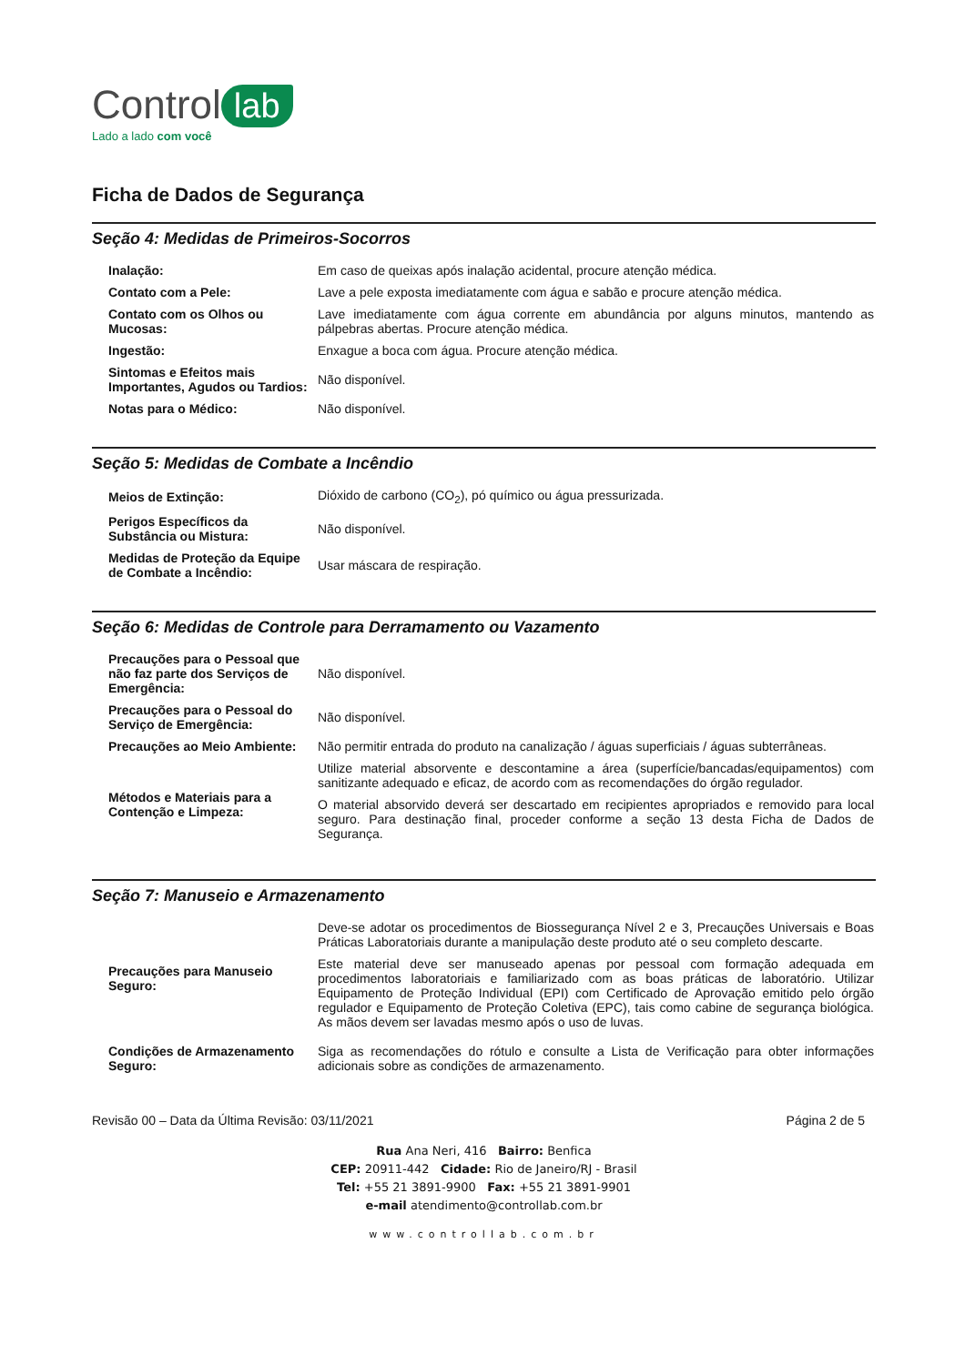Control lab
Lado a lado com você
Ficha de Dados de Segurança
Seção 4: Medidas de Primeiros-Socorros
| Inalação: | Em caso de queixas após inalação acidental, procure atenção médica. |
| Contato com a Pele: | Lave a pele exposta imediatamente com água e sabão e procure atenção médica. |
| Contato com os Olhos ou Mucosas: | Lave imediatamente com água corrente em abundância por alguns minutos, mantendo as pálpebras abertas. Procure atenção médica. |
| Ingestão: | Enxague a boca com água. Procure atenção médica. |
| Sintomas e Efeitos mais Importantes, Agudos ou Tardios: | Não disponível. |
| Notas para o Médico: | Não disponível. |
Seção 5: Medidas de Combate a Incêndio
| Meios de Extinção: | Dióxido de carbono (CO<sub>2</sub>), pó químico ou água pressurizada. |
| Perigos Específicos da Substância ou Mistura: | Não disponível. |
| Medidas de Proteção da Equipe de Combate a Incêndio: | Usar máscara de respiração. |
Seção 6: Medidas de Controle para Derramamento ou Vazamento
| Precauções para o Pessoal que não faz parte dos Serviços de Emergência: | Não disponível. |
| Precauções para o Pessoal do Serviço de Emergência: | Não disponível. |
| Precauções ao Meio Ambiente: | Não permitir entrada do produto na canalização / águas superficiais / águas subterrâneas. |
| Métodos e Materiais para a Contenção e Limpeza: | Utilize material absorvente e descontamine a área (superfície/bancadas/equipamentos) com sanitizante adequado e eficaz, de acordo com as recomendações do órgão regulador. O material absorvido deverá ser descartado em recipientes apropriados e removido para local seguro. Para destinação final, proceder conforme a seção 13 desta Ficha de Dados de Segurança. |
Seção 7: Manuseio e Armazenamento
| Precauções para Manuseio Seguro: | Deve-se adotar os procedimentos de Biossegurança Nível 2 e 3, Precauções Universais e Boas Práticas Laboratoriais durante a manipulação deste produto até o seu completo descarte. Este material deve ser manuseado apenas por pessoal com formação adequada em procedimentos laboratoriais e familiarizado com as boas práticas de laboratório. Utilizar Equipamento de Proteção Individual (EPI) com Certificado de Aprovação emitido pelo órgão regulador e Equipamento de Proteção Coletiva (EPC), tais como cabine de segurança biológica. As mãos devem ser lavadas mesmo após o uso de luvas. |
| Condições de Armazenamento Seguro: | Siga as recomendações do rótulo e consulte a Lista de Verificação para obter informações adicionais sobre as condições de armazenamento. |
Revisão 00 – Data da Última Revisão: 03/11/2021 Página 2 de 5
Rua Ana Neri, 416 Bairro: Benfica
CEP: 20911-442 Cidade: Rio de Janeiro/RJ - Brasil
Tel: +55 21 3891-9900 Fax: +55 21 3891-9901
e-mail atendimento@controllab.com.br
www.controllab.com.br